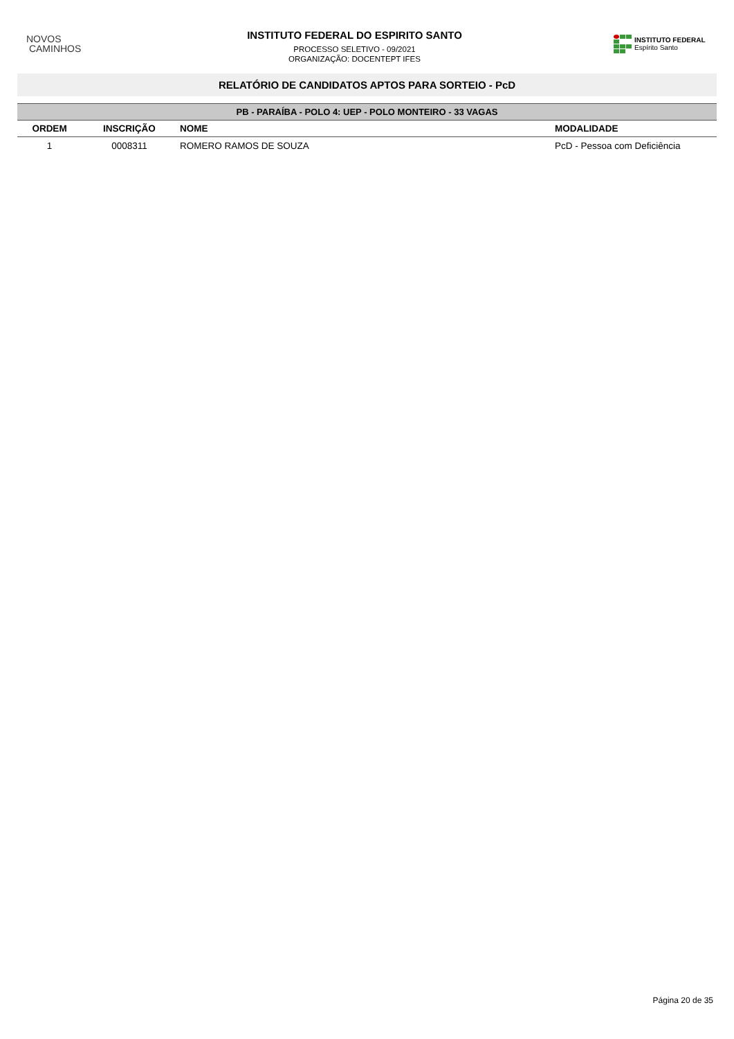NOVOS
CAMINHOS
INSTITUTO FEDERAL DO ESPIRITO SANTO
PROCESSO SELETIVO - 09/2021
ORGANIZAÇÃO: DOCENTEPT IFES
INSTITUTO FEDERAL
Espírito Santo
RELATÓRIO DE CANDIDATOS APTOS PARA SORTEIO - PcD
| PB - PARAÍBA - POLO 4: UEP - POLO MONTEIRO - 33 VAGAS | | | |
| --- | --- | --- | --- |
| ORDEM | INSCRIÇÃO | NOME | MODALIDADE |
| 1 | 0008311 | ROMERO RAMOS DE SOUZA | PcD - Pessoa com Deficiência |
Página 20 de 35